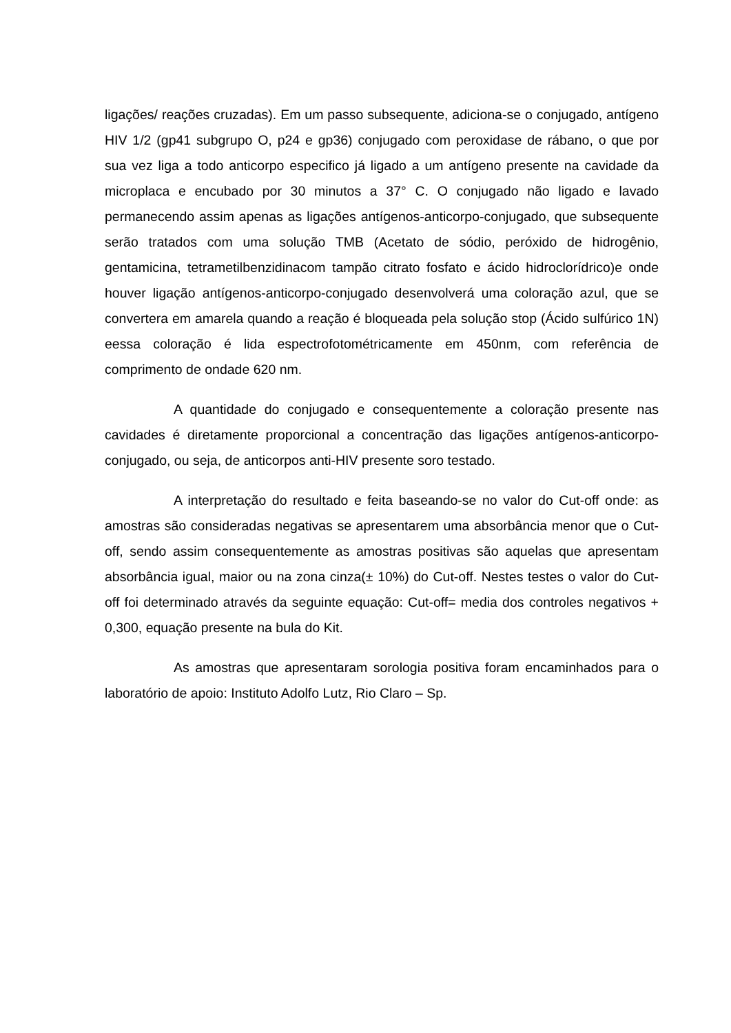ligações/ reações cruzadas). Em um passo subsequente, adiciona-se o conjugado, antígeno HIV 1/2 (gp41 subgrupo O, p24 e gp36) conjugado com peroxidase de rábano, o que por sua vez liga a todo anticorpo especifico já ligado a um antígeno presente na cavidade da microplaca e encubado por 30 minutos a 37° C. O conjugado não ligado e lavado permanecendo assim apenas as ligações antígenos-anticorpo-conjugado, que subsequente serão tratados com uma solução TMB (Acetato de sódio, peróxido de hidrogênio, gentamicina, tetrametilbenzidinacom tampão citrato fosfato e ácido hidroclorídrico)e onde houver ligação antígenos-anticorpo-conjugado desenvolverá uma coloração azul, que se convertera em amarela quando a reação é bloqueada pela solução stop (Ácido sulfúrico 1N) eessa coloração é lida espectrofotométricamente em 450nm, com referência de comprimento de ondade 620 nm.
A quantidade do conjugado e consequentemente a coloração presente nas cavidades é diretamente proporcional a concentração das ligações antígenos-anticorpo-conjugado, ou seja, de anticorpos anti-HIV presente soro testado.
A interpretação do resultado e feita baseando-se no valor do Cut-off onde: as amostras são consideradas negativas se apresentarem uma absorbância menor que o Cut-off, sendo assim consequentemente as amostras positivas são aquelas que apresentam absorbância igual, maior ou na zona cinza(± 10%) do Cut-off. Nestes testes o valor do Cut-off foi determinado através da seguinte equação: Cut-off= media dos controles negativos + 0,300, equação presente na bula do Kit.
As amostras que apresentaram sorologia positiva foram encaminhados para o laboratório de apoio: Instituto Adolfo Lutz, Rio Claro – Sp.